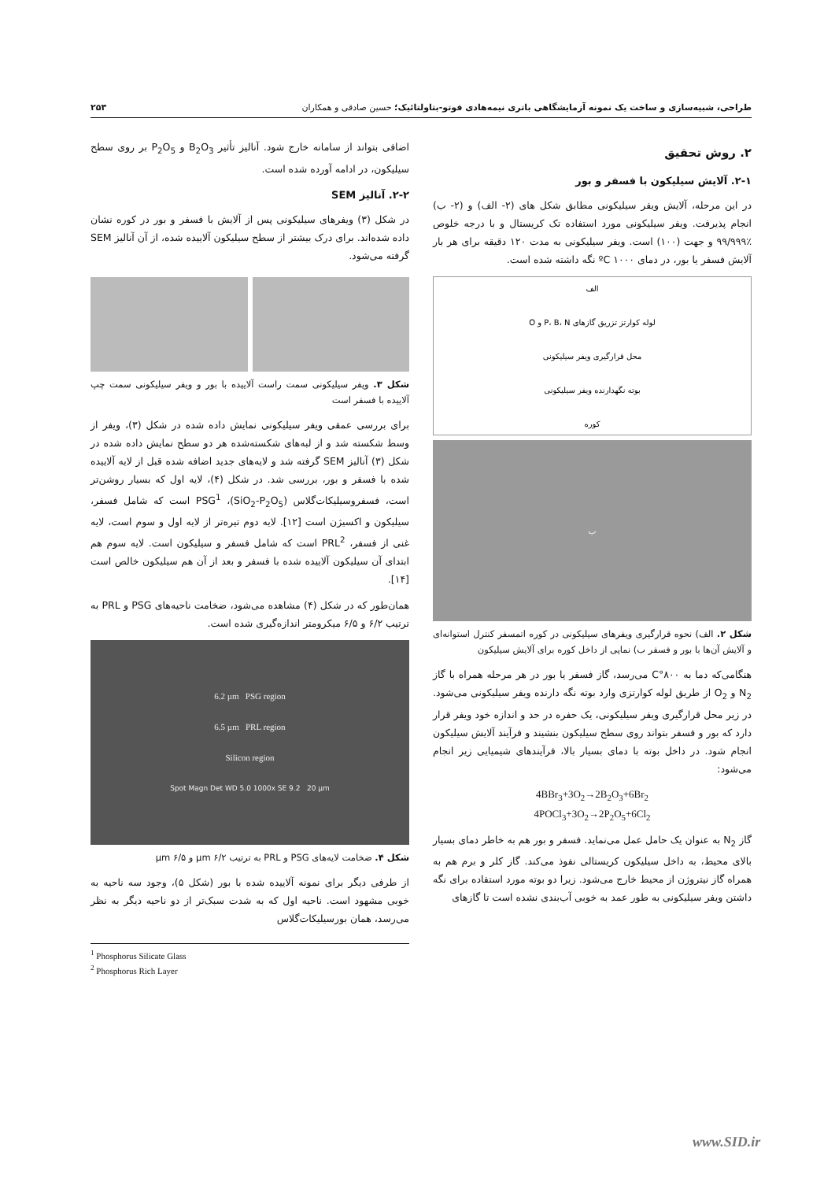طراحی، شبیه‌سازی و ساخت یک نمونه آزمایشگاهی باتری نیمه‌هادی فوتو-بتاولتائیک؛ حسین صادقی و همکاران ۲۵۳
۲. روش تحقیق
۲-۱. آلایش سیلیکون با فسفر و بور
در این مرحله، آلایش ویفر سیلیکونی مطابق شکل های (۲- الف) و (۲- ب) انجام پذیرفت. ویفر سیلیکونی مورد استفاده تک کریستال و با درجه خلوص ٪۹۹/۹۹۹ و جهت (۱۰۰) است. ویفر سیلیکونی به مدت ۱۲۰ دقیقه برای هر بار آلایش فسفر یا بور، در دمای ۱۰۰۰ ºC نگه داشته شده است.
الف
لوله کوارتز تزریق گازهای P، B، N و O
محل قرارگیری ویفر سیلیکونی
بوته نگهدارنده ویفر سیلیکونی
کوره
ب
شکل ۲. الف) نحوه قرارگیری ویفرهای سیلیکونی در کوره اتمسفر کنترل استوانه‌ای و آلایش آن‌ها با بور و فسفر ب) نمایی از داخل کوره برای آلایش سیلیکون
هنگامی‌که دما به ۸۰۰°C می‌رسد، گاز فسفر یا بور در هر مرحله همراه با گاز N<sub>2</sub> و O<sub>2</sub> از طریق لوله کوارتزی وارد بوته نگه دارنده ویفر سیلیکونی می‌شود. در زیر محل قرارگیری ویفر سیلیکونی، یک حفره در حد و اندازه خود ویفر قرار دارد که بور و فسفر بتواند روی سطح سیلیکون بنشیند و فرآیند آلایش سیلیکون انجام شود. در داخل بوته با دمای بسیار بالا، فرآیندهای شیمیایی زیر انجام می‌شود:
4BBr<sub>3</sub>+3O<sub>2</sub>→2B<sub>2</sub>O<sub>3</sub>+6Br<sub>2</sub>
4POCl<sub>3</sub>+3O<sub>2</sub>→2P<sub>2</sub>O<sub>5</sub>+6Cl<sub>2</sub>
گاز N<sub>2</sub> به عنوان یک حامل عمل می‌نماید. فسفر و بور هم به خاطر دمای بسیار بالای محیط، به داخل سیلیکون کریستالی نفوذ می‌کند. گاز کلر و برم هم به همراه گاز نیتروژن از محیط خارج می‌شود. زیرا دو بوته مورد استفاده برای نگه داشتن ویفر سیلیکونی به طور عمد به خوبی آب‌بندی نشده است تا گازهای
اضافی بتواند از سامانه خارج شود. آنالیز تأثیر B<sub>2</sub>O<sub>3</sub> و P<sub>2</sub>O<sub>5</sub> بر روی سطح سیلیکون، در ادامه آورده شده است.
۲-۲. آنالیز SEM
در شکل (۳) ویفرهای سیلیکونی پس از آلایش با فسفر و بور در کوره نشان داده شده‌اند. برای درک بیشتر از سطح سیلیکون آلاییده شده، از آن آنالیز SEM گرفته می‌شود.
شکل ۳. ویفر سیلیکونی سمت راست آلاییده با بور و ویفر سیلیکونی سمت چپ آلاییده با فسفر است
برای بررسی عمقی ویفر سیلیکونی نمایش داده شده در شکل (۳)، ویفر از وسط شکسته شد و از لبه‌های شکسته‌شده هر دو سطح نمایش داده شده در شکل (۳) آنالیز SEM گرفته شد و لایه‌های جدید اضافه شده قبل از لایه آلاییده شده با فسفر و بور، بررسی شد. در شکل (۴)، لایه اول که بسیار روشن‌تر است، فسفروسیلیکات‌گلاس (SiO<sub>2</sub>-P<sub>2</sub>O<sub>5</sub>)، PSG<sup>1</sup> است که شامل فسفر، سیلیکون و اکسیژن است [۱۲]. لایه دوم تیره‌تر از لایه اول و سوم است، لایه غنی از فسفر، PRL<sup>2</sup> است که شامل فسفر و سیلیکون است. لایه سوم هم ابتدای آن سیلیکون آلاییده شده با فسفر و بعد از آن هم سیلیکون خالص است [۱۴].
همان‌طور که در شکل (۴) مشاهده می‌شود، ضخامت ناحیه‌های PSG و PRL به ترتیب ۶/۲ و ۶/۵ میکرومتر اندازه‌گیری شده است.
6.2 µm PSG region
6.5 µm PRL region
Silicon region
Spot Magn Det WD 5.0 1000x SE 9.2 20 µm
شکل ۴. ضخامت لایه‌های PSG و PRL به ترتیب ۶/۲ µm و ۶/۵ µm
از طرفی دیگر برای نمونه آلاییده شده با بور (شکل ۵)، وجود سه ناحیه به خوبی مشهود است. ناحیه اول که به شدت سبک‌تر از دو ناحیه دیگر به نظر می‌رسد، همان بورسیلیکات‌گلاس
<sup>1</sup> Phosphorus Silicate Glass
<sup>2</sup> Phosphorus Rich Layer
www.SID.ir